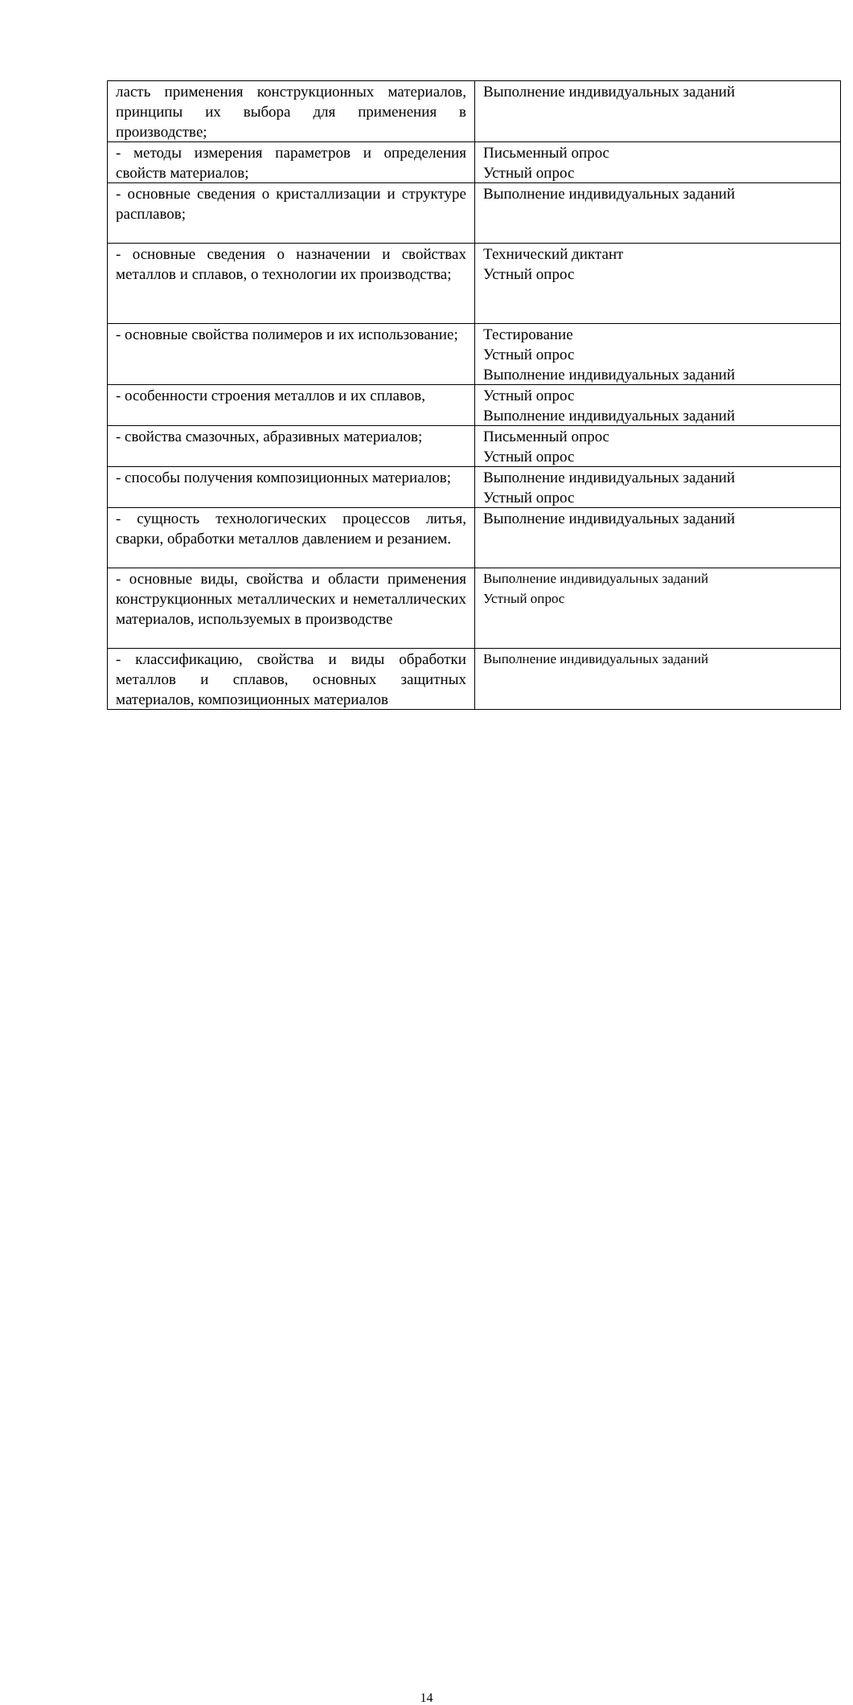| ласть применения конструкционных материалов, принципы их выбора для применения в производстве; | Выполнение индивидуальных заданий |
| - методы измерения параметров и определения свойств материалов; | Письменный опрос Устный опрос |
| - основные сведения о кристаллизации и структуре расплавов; | Выполнение индивидуальных заданий |
| - основные сведения о назначении и свойствах металлов и сплавов, о технологии их производства; | Технический диктант Устный опрос |
| - основные свойства полимеров и их использование; | Тестирование Устный опрос Выполнение индивидуальных заданий |
| - особенности строения металлов и их сплавов, | Устный опрос Выполнение индивидуальных заданий |
| - свойства смазочных, абразивных материалов; | Письменный опрос Устный опрос |
| - способы получения композиционных материалов; | Выполнение индивидуальных заданий Устный опрос |
| - сущность технологических процессов литья, сварки, обработки металлов давлением и резанием. | Выполнение индивидуальных заданий |
| - основные виды, свойства и области применения конструкционных металлических и неметаллических материалов, используемых в производстве | Выполнение индивидуальных заданий Устный опрос |
| - классификацию, свойства и виды обработки металлов и сплавов, основных защитных материалов, композиционных материалов | Выполнение индивидуальных заданий |
14